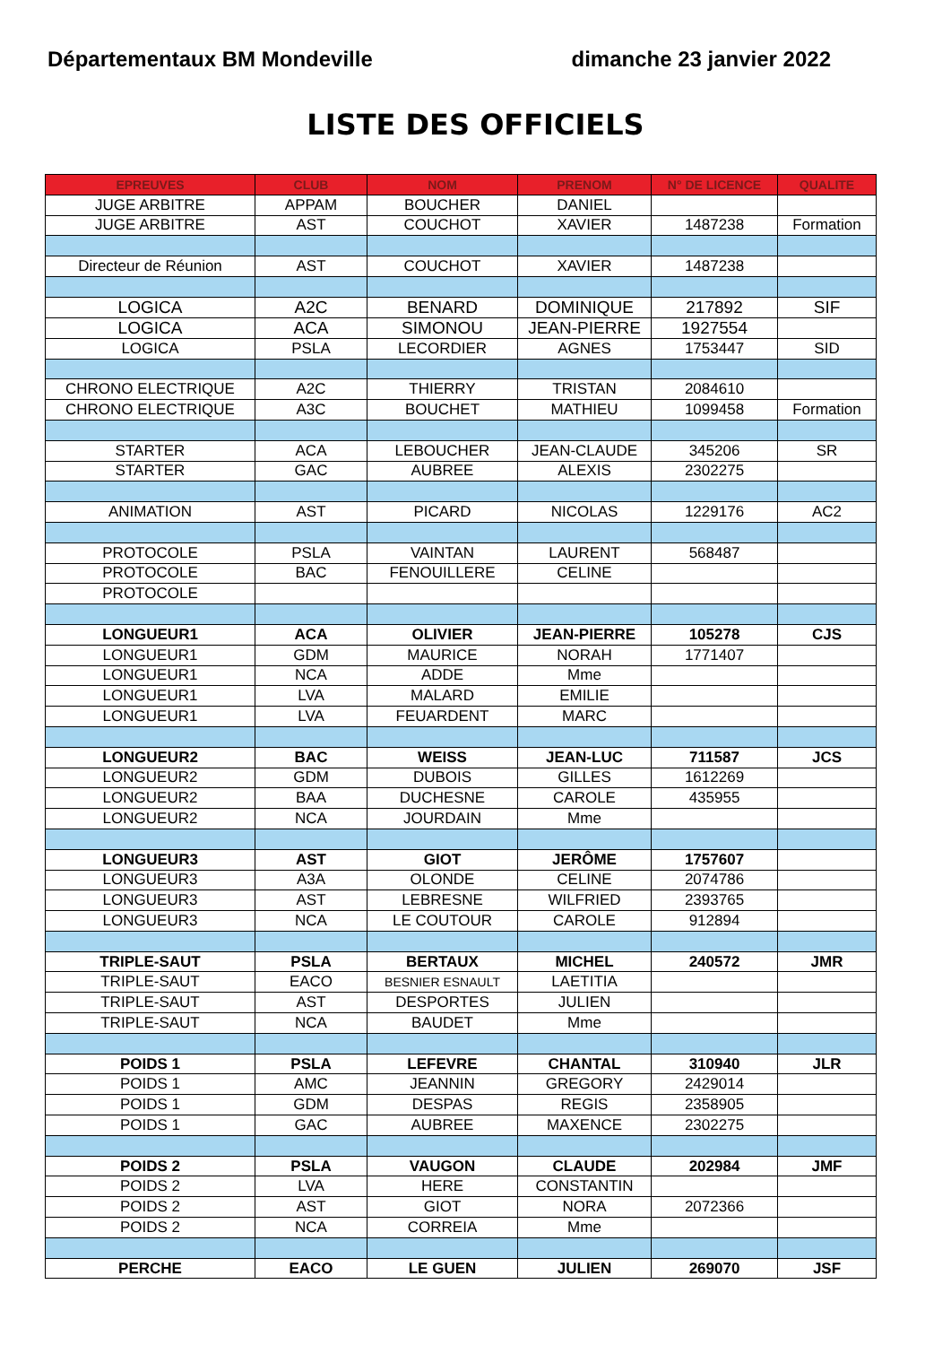Départementaux BM Mondeville dimanche 23 janvier 2022
LISTE DES OFFICIELS
| EPREUVES | CLUB | NOM | PRENOM | N° DE LICENCE | QUALITE |
| --- | --- | --- | --- | --- | --- |
| JUGE ARBITRE | APPAM | BOUCHER | DANIEL | | |
| JUGE ARBITRE | AST | COUCHOT | XAVIER | 1487238 | Formation |
| Directeur de Réunion | AST | COUCHOT | XAVIER | 1487238 | |
| LOGICA | A2C | BENARD | DOMINIQUE | 217892 | SIF |
| LOGICA | ACA | SIMONOU | JEAN-PIERRE | 1927554 | |
| LOGICA | PSLA | LECORDIER | AGNES | 1753447 | SID |
| CHRONO ELECTRIQUE | A2C | THIERRY | TRISTAN | 2084610 | |
| CHRONO ELECTRIQUE | A3C | BOUCHET | MATHIEU | 1099458 | Formation |
| STARTER | ACA | LEBOUCHER | JEAN-CLAUDE | 345206 | SR |
| STARTER | GAC | AUBREE | ALEXIS | 2302275 | |
| ANIMATION | AST | PICARD | NICOLAS | 1229176 | AC2 |
| PROTOCOLE | PSLA | VAINTAN | LAURENT | 568487 | |
| PROTOCOLE | BAC | FENOUILLERE | CELINE | | |
| PROTOCOLE | | | | | |
| LONGUEUR1 | ACA | OLIVIER | JEAN-PIERRE | 105278 | CJS |
| LONGUEUR1 | GDM | MAURICE | NORAH | 1771407 | |
| LONGUEUR1 | NCA | ADDE | Mme | | |
| LONGUEUR1 | LVA | MALARD | EMILIE | | |
| LONGUEUR1 | LVA | FEUARDENT | MARC | | |
| LONGUEUR2 | BAC | WEISS | JEAN-LUC | 711587 | JCS |
| LONGUEUR2 | GDM | DUBOIS | GILLES | 1612269 | |
| LONGUEUR2 | BAA | DUCHESNE | CAROLE | 435955 | |
| LONGUEUR2 | NCA | JOURDAIN | Mme | | |
| LONGUEUR3 | AST | GIOT | JERÔME | 1757607 | |
| LONGUEUR3 | A3A | OLONDE | CELINE | 2074786 | |
| LONGUEUR3 | AST | LEBRESNE | WILFRIED | 2393765 | |
| LONGUEUR3 | NCA | LE COUTOUR | CAROLE | 912894 | |
| TRIPLE-SAUT | PSLA | BERTAUX | MICHEL | 240572 | JMR |
| TRIPLE-SAUT | EACO | BESNIER ESNAULT | LAETITIA | | |
| TRIPLE-SAUT | AST | DESPORTES | JULIEN | | |
| TRIPLE-SAUT | NCA | BAUDET | Mme | | |
| POIDS 1 | PSLA | LEFEVRE | CHANTAL | 310940 | JLR |
| POIDS 1 | AMC | JEANNIN | GREGORY | 2429014 | |
| POIDS 1 | GDM | DESPAS | REGIS | 2358905 | |
| POIDS 1 | GAC | AUBREE | MAXENCE | 2302275 | |
| POIDS 2 | PSLA | VAUGON | CLAUDE | 202984 | JMF |
| POIDS 2 | LVA | HERE | CONSTANTIN | | |
| POIDS 2 | AST | GIOT | NORA | 2072366 | |
| POIDS 2 | NCA | CORREIA | Mme | | |
| PERCHE | EACO | LE GUEN | JULIEN | 269070 | JSF |